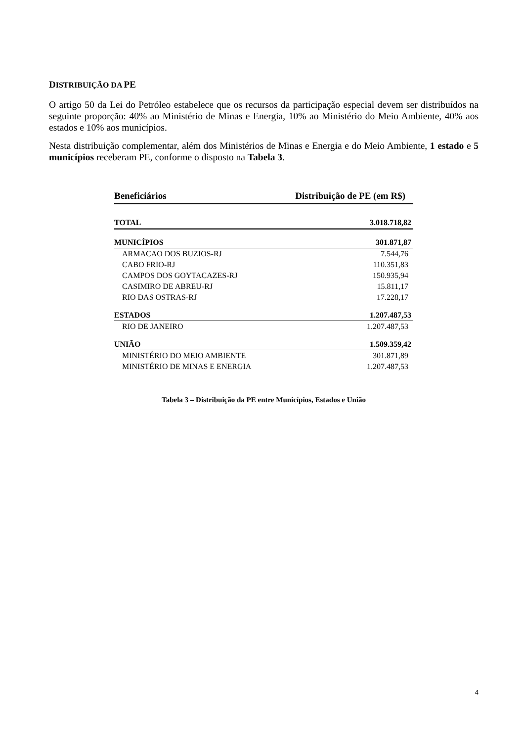DISTRIBUIÇÃO DA PE
O artigo 50 da Lei do Petróleo estabelece que os recursos da participação especial devem ser distribuídos na seguinte proporção: 40% ao Ministério de Minas e Energia, 10% ao Ministério do Meio Ambiente, 40% aos estados e 10% aos municípios.
Nesta distribuição complementar, além dos Ministérios de Minas e Energia e do Meio Ambiente, 1 estado e 5 municípios receberam PE, conforme o disposto na Tabela 3.
| Beneficiários | Distribuição de PE (em R$) |
| --- | --- |
| TOTAL | 3.018.718,82 |
| MUNICÍPIOS | 301.871,87 |
| ARMACAO DOS BUZIOS-RJ | 7.544,76 |
| CABO FRIO-RJ | 110.351,83 |
| CAMPOS DOS GOYTACAZES-RJ | 150.935,94 |
| CASIMIRO DE ABREU-RJ | 15.811,17 |
| RIO DAS OSTRAS-RJ | 17.228,17 |
| ESTADOS | 1.207.487,53 |
| RIO DE JANEIRO | 1.207.487,53 |
| UNIÃO | 1.509.359,42 |
| MINISTÉRIO DO MEIO AMBIENTE | 301.871,89 |
| MINISTÉRIO DE MINAS E ENERGIA | 1.207.487,53 |
Tabela 3 – Distribuição da PE entre Municípios, Estados e União
4